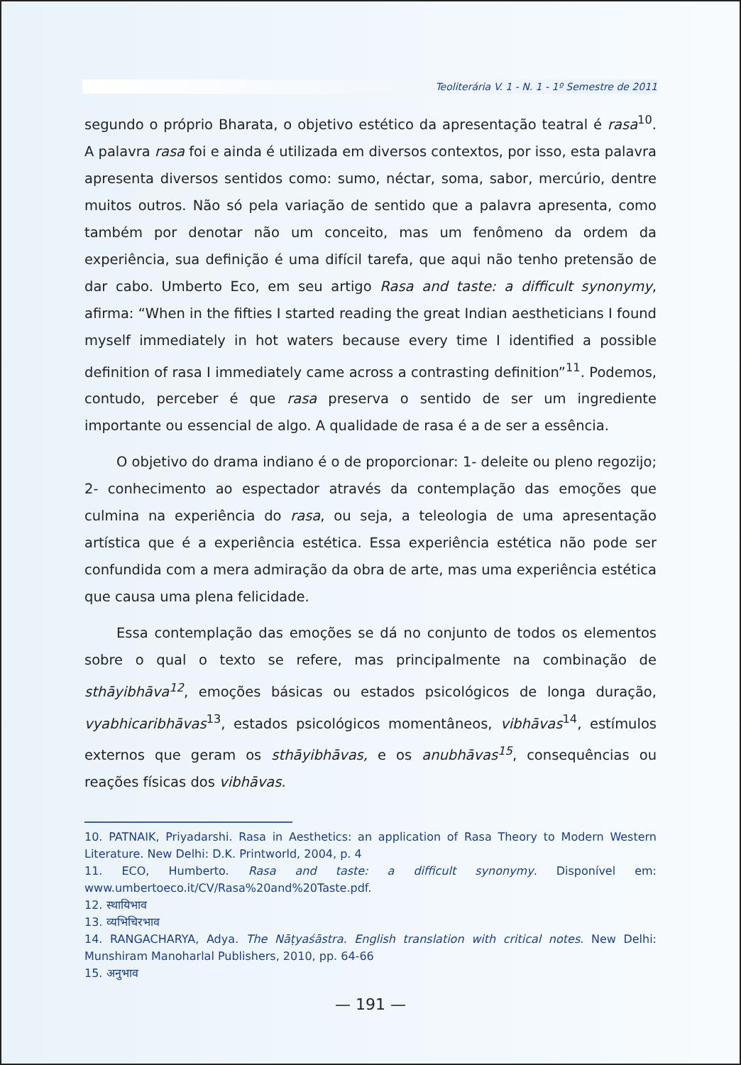Teoliterária V. 1 - N. 1 - 1º Semestre de 2011
segundo o próprio Bharata, o objetivo estético da apresentação teatral é rasa<sup>10</sup>. A palavra rasa foi e ainda é utilizada em diversos contextos, por isso, esta palavra apresenta diversos sentidos como: sumo, néctar, soma, sabor, mercúrio, dentre muitos outros. Não só pela variação de sentido que a palavra apresenta, como também por denotar não um conceito, mas um fenômeno da ordem da experiência, sua definição é uma difícil tarefa, que aqui não tenho pretensão de dar cabo. Umberto Eco, em seu artigo Rasa and taste: a difficult synonymy, afirma: “When in the fifties I started reading the great Indian aestheticians I found myself immediately in hot waters because every time I identified a possible definition of rasa I immediately came across a contrasting definition”<sup>11</sup>. Podemos, contudo, perceber é que rasa preserva o sentido de ser um ingrediente importante ou essencial de algo. A qualidade de rasa é a de ser a essência.
O objetivo do drama indiano é o de proporcionar: 1- deleite ou pleno regozijo; 2- conhecimento ao espectador através da contemplação das emoções que culmina na experiência do rasa, ou seja, a teleologia de uma apresentação artística que é a experiência estética. Essa experiência estética não pode ser confundida com a mera admiração da obra de arte, mas uma experiência estética que causa uma plena felicidade.
Essa contemplação das emoções se dá no conjunto de todos os elementos sobre o qual o texto se refere, mas principalmente na combinação de sthāyibhāva<sup>12</sup>, emoções básicas ou estados psicológicos de longa duração, vyabhicaribhāvas<sup>13</sup>, estados psicológicos momentâneos, vibhāvas<sup>14</sup>, estímulos externos que geram os sthāyibhāvas, e os anubhāvas<sup>15</sup>, consequências ou reações físicas dos vibhāvas.
10. PATNAIK, Priyadarshi. Rasa in Aesthetics: an application of Rasa Theory to Modern Western Literature. New Delhi: D.K. Printworld, 2004, p. 4
11. ECO, Humberto. Rasa and taste: a difficult synonymy. Disponível em: www.umbertoeco.it/CV/Rasa%20and%20Taste.pdf.
12. स्थायिभाव
13. व्यभिचिरभाव
14. RANGACHARYA, Adya. The Nāṭyaśāstra. English translation with critical notes. New Delhi: Munshiram Manoharlal Publishers, 2010, pp. 64-66
15. अनुभाव
— 191 —